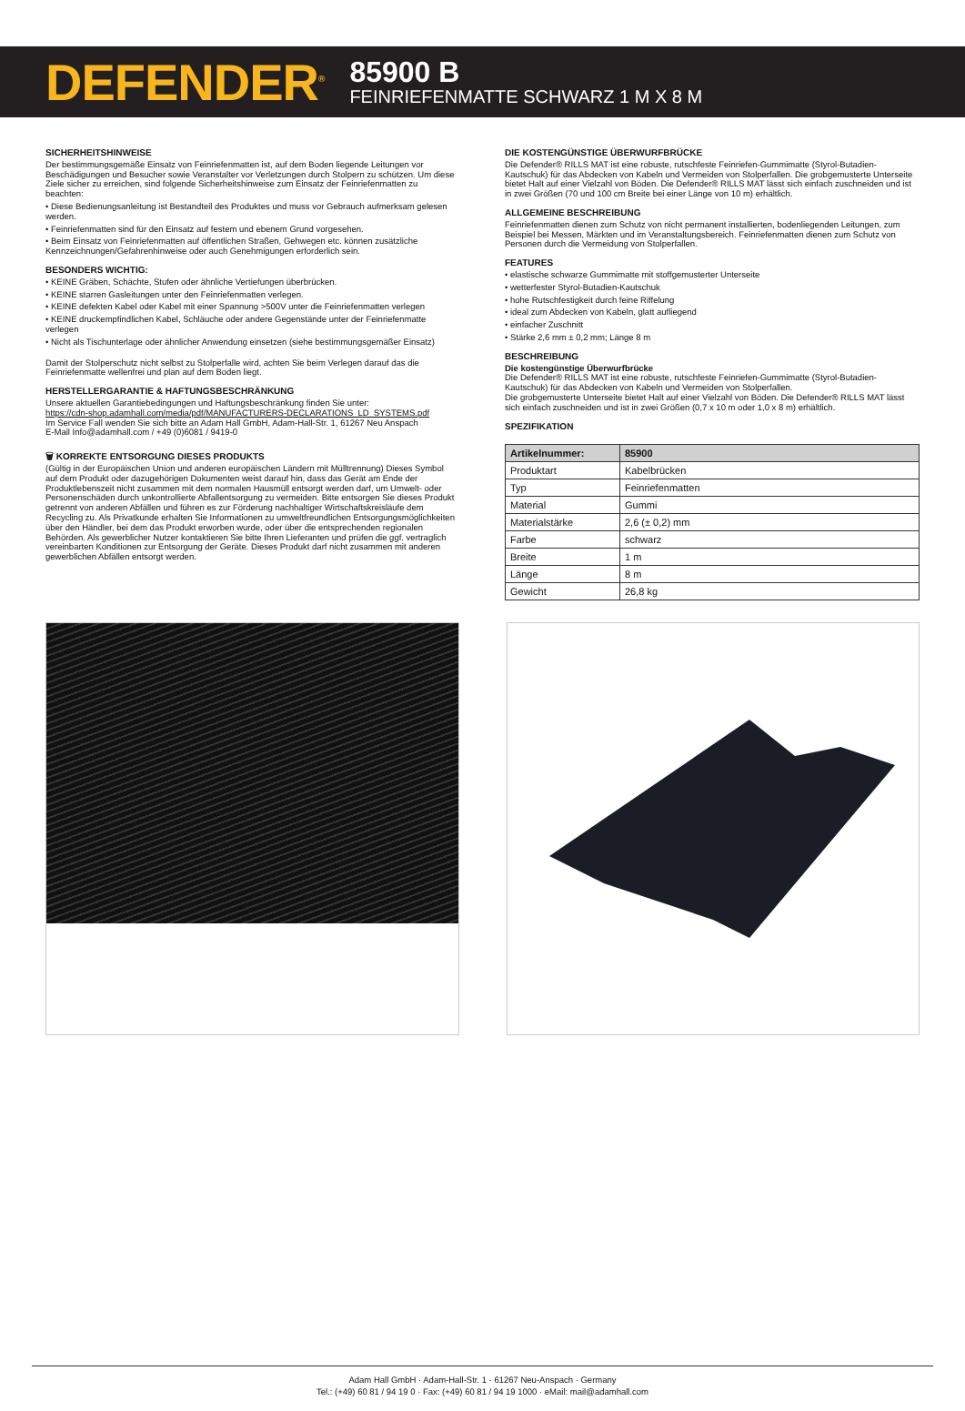DEFENDER<sup>®</sup>
85900 B
FEINRIEFENMATTE SCHWARZ 1 M X 8 M
SICHERHEITSHINWEISE
Der bestimmungsgemäße Einsatz von Feinriefenmatten ist, auf dem Boden liegende Leitungen vor Beschädigungen und Besucher sowie Veranstalter vor Verletzungen durch Stolpern zu schützen. Um diese Ziele sicher zu erreichen, sind folgende Sicherheitshinweise zum Einsatz der Feinriefenmatten zu beachten:
• Diese Bedienungsanleitung ist Bestandteil des Produktes und muss vor Gebrauch aufmerksam gelesen werden.
• Feinriefenmatten sind für den Einsatz auf festem und ebenem Grund vorgesehen.
• Beim Einsatz von Feinriefenmatten auf öffentlichen Straßen, Gehwegen etc. können zusätzliche Kennzeichnungen/Gefahrenhinweise oder auch Genehmigungen erforderlich sein.
BESONDERS WICHTIG:
• KEINE Gräben, Schächte, Stufen oder ähnliche Vertiefungen überbrücken.
• KEINE starren Gasleitungen unter den Feinriefenmatten verlegen.
• KEINE defekten Kabel oder Kabel mit einer Spannung >500V unter die Feinriefenmatten verlegen
• KEINE druckempfindlichen Kabel, Schläuche oder andere Gegenstände unter der Feinriefenmatte verlegen
• Nicht als Tischunterlage oder ähnlicher Anwendung einsetzen (siehe bestimmungsgemäßer Einsatz)
Damit der Stolperschutz nicht selbst zu Stolperfalle wird, achten Sie beim Verlegen darauf das die Feinriefenmatte wellenfrei und plan auf dem Boden liegt.
HERSTELLERGARANTIE & HAFTUNGSBESCHRÄNKUNG
Unsere aktuellen Garantiebedingungen und Haftungsbeschränkung finden Sie unter:
https://cdn-shop.adamhall.com/media/pdf/MANUFACTURERS-DECLARATIONS_LD_SYSTEMS.pdf
Im Service Fall wenden Sie sich bitte an Adam Hall GmbH, Adam-Hall-Str. 1, 61267 Neu Anspach
E-Mail Info@adamhall.com / +49 (0)6081 / 9419-0
🗑 KORREKTE ENTSORGUNG DIESES PRODUKTS
(Gültig in der Europäischen Union und anderen europäischen Ländern mit Mülltrennung) Dieses Symbol auf dem Produkt oder dazugehörigen Dokumenten weist darauf hin, dass das Gerät am Ende der Produktlebenszeit nicht zusammen mit dem normalen Hausmüll entsorgt werden darf, um Umwelt- oder Personenschäden durch unkontrollierte Abfallentsorgung zu vermeiden. Bitte entsorgen Sie dieses Produkt getrennt von anderen Abfällen und führen es zur Förderung nachhaltiger Wirtschaftskreisläufe dem Recycling zu. Als Privatkunde erhalten Sie Informationen zu umweltfreundlichen Entsorgungsmöglichkeiten über den Händler, bei dem das Produkt erworben wurde, oder über die entsprechenden regionalen Behörden. Als gewerblicher Nutzer kontaktieren Sie bitte Ihren Lieferanten und prüfen die ggf. vertraglich vereinbarten Konditionen zur Entsorgung der Geräte. Dieses Produkt darf nicht zusammen mit anderen gewerblichen Abfällen entsorgt werden.
DIE KOSTENGÜNSTIGE ÜBERWURFBRÜCKE
Die Defender® RILLS MAT ist eine robuste, rutschfeste Feinriefen-Gummimatte (Styrol-Butadien-Kautschuk) für das Abdecken von Kabeln und Vermeiden von Stolperfallen. Die grobgemusterte Unterseite bietet Halt auf einer Vielzahl von Böden. Die Defender® RILLS MAT lässt sich einfach zuschneiden und ist in zwei Größen (70 und 100 cm Breite bei einer Länge von 10 m) erhältlich.
ALLGEMEINE BESCHREIBUNG
Feinriefenmatten dienen zum Schutz von nicht permanent installierten, bodenliegenden Leitungen, zum Beispiel bei Messen, Märkten und im Veranstaltungsbereich. Feinriefenmatten dienen zum Schutz von Personen durch die Vermeidung von Stolperfallen.
FEATURES
• elastische schwarze Gummimatte mit stoffgemusterter Unterseite
• wetterfester Styrol-Butadien-Kautschuk
• hohe Rutschfestigkeit durch feine Riffelung
• ideal zum Abdecken von Kabeln, glatt aufliegend
• einfacher Zuschnitt
• Stärke 2,6 mm ± 0,2 mm; Länge 8 m
BESCHREIBUNG
Die kostengünstige Überwurfbrücke
Die Defender® RILLS MAT ist eine robuste, rutschfeste Feinriefen-Gummimatte (Styrol-Butadien-Kautschuk) für das Abdecken von Kabeln und Vermeiden von Stolperfallen.
Die grobgemusterte Unterseite bietet Halt auf einer Vielzahl von Böden. Die Defender® RILLS MAT lässt sich einfach zuschneiden und ist in zwei Größen (0,7 x 10 m oder 1,0 x 8 m) erhältlich.
SPEZIFIKATION
| Artikelnummer: | 85900 |
| Produktart | Kabelbrücken |
| Typ | Feinriefenmatten |
| Material | Gummi |
| Materialstärke | 2,6 (± 0,2) mm |
| Farbe | schwarz |
| Breite | 1 m |
| Länge | 8 m |
| Gewicht | 26,8 kg |
Adam Hall GmbH · Adam-Hall-Str. 1 · 61267 Neu-Anspach · Germany
Tel.: (+49) 60 81 / 94 19 0 · Fax: (+49) 60 81 / 94 19 1000 · eMail: mail@adamhall.com